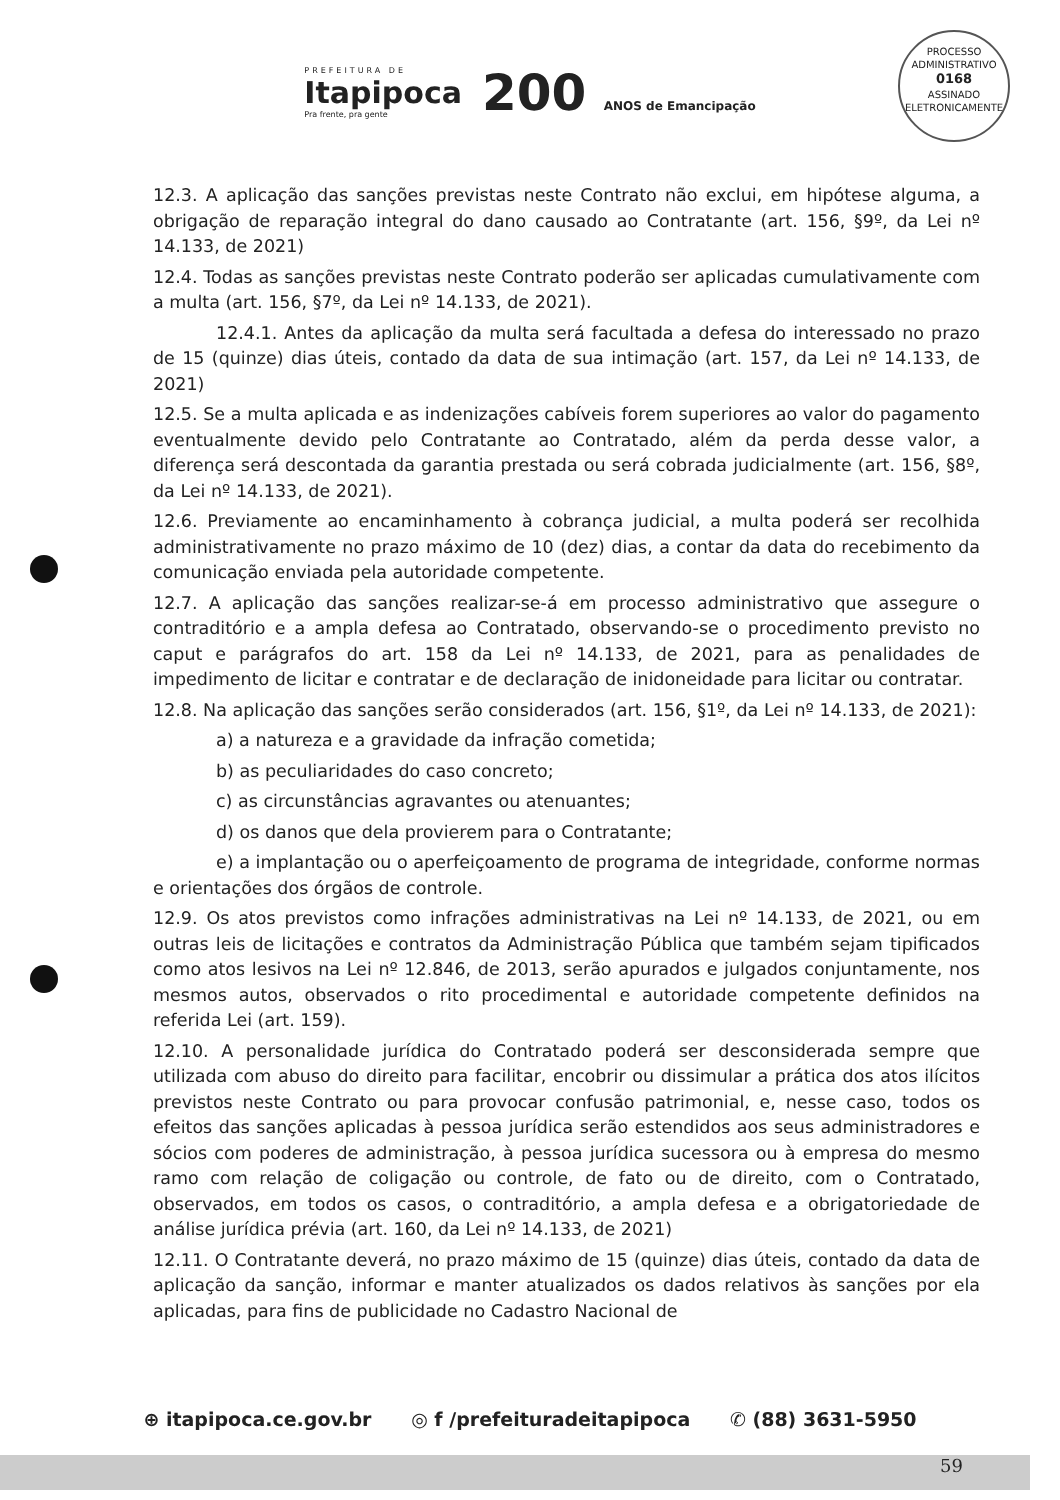PREFEITURA DE
Itapipoca
Pra frente, pra gente
200 ANOS de Emancipação
PROCESSO ADMINISTRATIVO
0168
ASSINADO ELETRONICAMENTE
12.3. A aplicação das sanções previstas neste Contrato não exclui, em hipótese alguma, a obrigação de reparação integral do dano causado ao Contratante (art. 156, §9º, da Lei nº 14.133, de 2021)
12.4. Todas as sanções previstas neste Contrato poderão ser aplicadas cumulativamente com a multa (art. 156, §7º, da Lei nº 14.133, de 2021).
12.4.1. Antes da aplicação da multa será facultada a defesa do interessado no prazo de 15 (quinze) dias úteis, contado da data de sua intimação (art. 157, da Lei nº 14.133, de 2021)
12.5. Se a multa aplicada e as indenizações cabíveis forem superiores ao valor do pagamento eventualmente devido pelo Contratante ao Contratado, além da perda desse valor, a diferença será descontada da garantia prestada ou será cobrada judicialmente (art. 156, §8º, da Lei nº 14.133, de 2021).
12.6. Previamente ao encaminhamento à cobrança judicial, a multa poderá ser recolhida administrativamente no prazo máximo de 10 (dez) dias, a contar da data do recebimento da comunicação enviada pela autoridade competente.
12.7. A aplicação das sanções realizar-se-á em processo administrativo que assegure o contraditório e a ampla defesa ao Contratado, observando-se o procedimento previsto no caput e parágrafos do art. 158 da Lei nº 14.133, de 2021, para as penalidades de impedimento de licitar e contratar e de declaração de inidoneidade para licitar ou contratar.
12.8. Na aplicação das sanções serão considerados (art. 156, §1º, da Lei nº 14.133, de 2021):
a) a natureza e a gravidade da infração cometida;
b) as peculiaridades do caso concreto;
c) as circunstâncias agravantes ou atenuantes;
d) os danos que dela provierem para o Contratante;
e) a implantação ou o aperfeiçoamento de programa de integridade, conforme normas e orientações dos órgãos de controle.
12.9. Os atos previstos como infrações administrativas na Lei nº 14.133, de 2021, ou em outras leis de licitações e contratos da Administração Pública que também sejam tipificados como atos lesivos na Lei nº 12.846, de 2013, serão apurados e julgados conjuntamente, nos mesmos autos, observados o rito procedimental e autoridade competente definidos na referida Lei (art. 159).
12.10. A personalidade jurídica do Contratado poderá ser desconsiderada sempre que utilizada com abuso do direito para facilitar, encobrir ou dissimular a prática dos atos ilícitos previstos neste Contrato ou para provocar confusão patrimonial, e, nesse caso, todos os efeitos das sanções aplicadas à pessoa jurídica serão estendidos aos seus administradores e sócios com poderes de administração, à pessoa jurídica sucessora ou à empresa do mesmo ramo com relação de coligação ou controle, de fato ou de direito, com o Contratado, observados, em todos os casos, o contraditório, a ampla defesa e a obrigatoriedade de análise jurídica prévia (art. 160, da Lei nº 14.133, de 2021)
12.11. O Contratante deverá, no prazo máximo de 15 (quinze) dias úteis, contado da data de aplicação da sanção, informar e manter atualizados os dados relativos às sanções por ela aplicadas, para fins de publicidade no Cadastro Nacional de
⊕ itapipoca.ce.gov.br ◎ f /prefeituradeitapipoca ✆ (88) 3631-5950
59